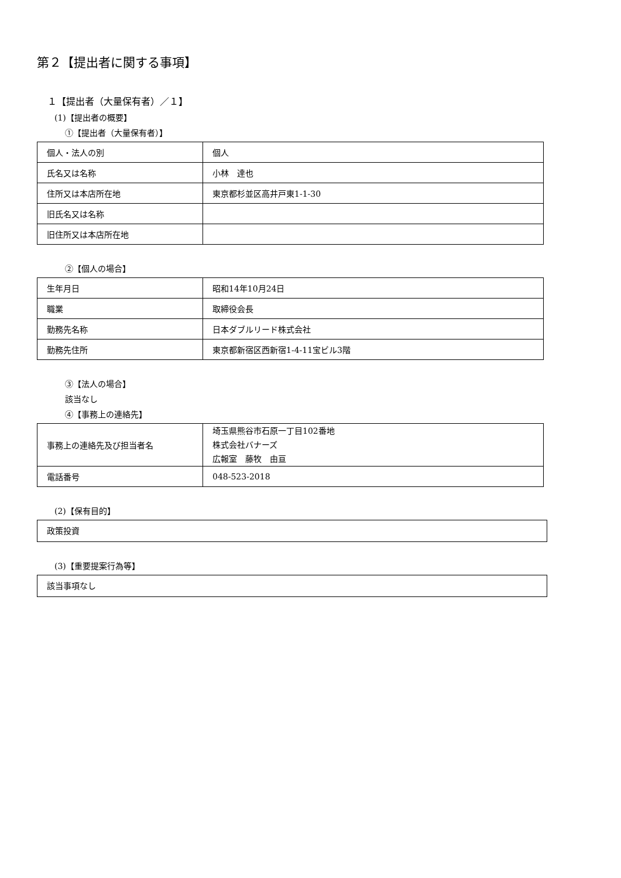第２【提出者に関する事項】
１【提出者（大量保有者）／１】
(1)【提出者の概要】
①【提出者（大量保有者）】
| 個人・法人の別 | 個人 |
| 氏名又は名称 | 小林 達也 |
| 住所又は本店所在地 | 東京都杉並区高井戸東1-1-30 |
| 旧氏名又は名称 | |
| 旧住所又は本店所在地 | |
②【個人の場合】
| 生年月日 | 昭和14年10月24日 |
| 職業 | 取締役会長 |
| 勤務先名称 | 日本ダブルリード株式会社 |
| 勤務先住所 | 東京都新宿区西新宿1-4-11宝ビル3階 |
③【法人の場合】
該当なし
④【事務上の連絡先】
| 事務上の連絡先及び担当者名 | 埼玉県熊谷市石原一丁目102番地 株式会社バナーズ 広報室 藤牧 由亘 |
| 電話番号 | 048-523-2018 |
(2)【保有目的】
政策投資
(3)【重要提案行為等】
該当事項なし